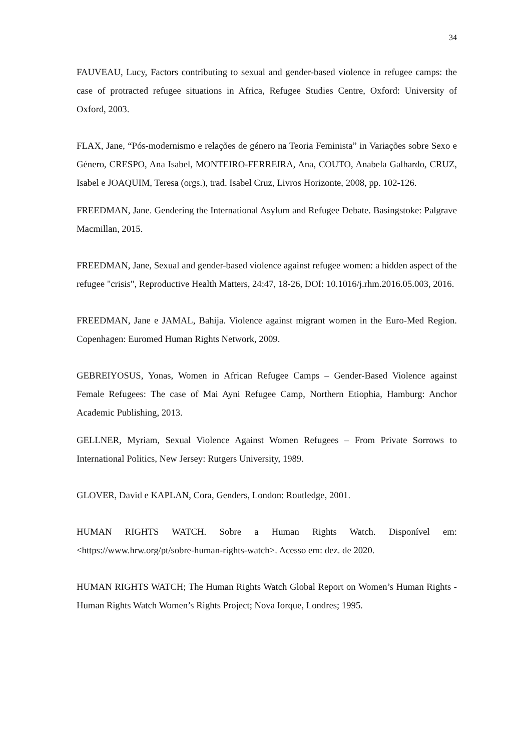34
FAUVEAU, Lucy, Factors contributing to sexual and gender-based violence in refugee camps: the case of protracted refugee situations in Africa, Refugee Studies Centre, Oxford: University of Oxford, 2003.
FLAX, Jane, “Pós-modernismo e relações de género na Teoria Feminista” in Variações sobre Sexo e Género, CRESPO, Ana Isabel, MONTEIRO-FERREIRA, Ana, COUTO, Anabela Galhardo, CRUZ, Isabel e JOAQUIM, Teresa (orgs.), trad. Isabel Cruz, Livros Horizonte, 2008, pp. 102-126.
FREEDMAN, Jane. Gendering the International Asylum and Refugee Debate. Basingstoke: Palgrave Macmillan, 2015.
FREEDMAN, Jane, Sexual and gender-based violence against refugee women: a hidden aspect of the refugee "crisis", Reproductive Health Matters, 24:47, 18-26, DOI: 10.1016/j.rhm.2016.05.003, 2016.
FREEDMAN, Jane e JAMAL, Bahija. Violence against migrant women in the Euro-Med Region. Copenhagen: Euromed Human Rights Network, 2009.
GEBREIYOSUS, Yonas, Women in African Refugee Camps – Gender-Based Violence against Female Refugees: The case of Mai Ayni Refugee Camp, Northern Etiophia, Hamburg: Anchor Academic Publishing, 2013.
GELLNER, Myriam, Sexual Violence Against Women Refugees – From Private Sorrows to International Politics, New Jersey: Rutgers University, 1989.
GLOVER, David e KAPLAN, Cora, Genders, London: Routledge, 2001.
HUMAN RIGHTS WATCH. Sobre a Human Rights Watch. Disponível em: <https://www.hrw.org/pt/sobre-human-rights-watch>. Acesso em: dez. de 2020.
HUMAN RIGHTS WATCH; The Human Rights Watch Global Report on Women’s Human Rights - Human Rights Watch Women’s Rights Project; Nova Iorque, Londres; 1995.